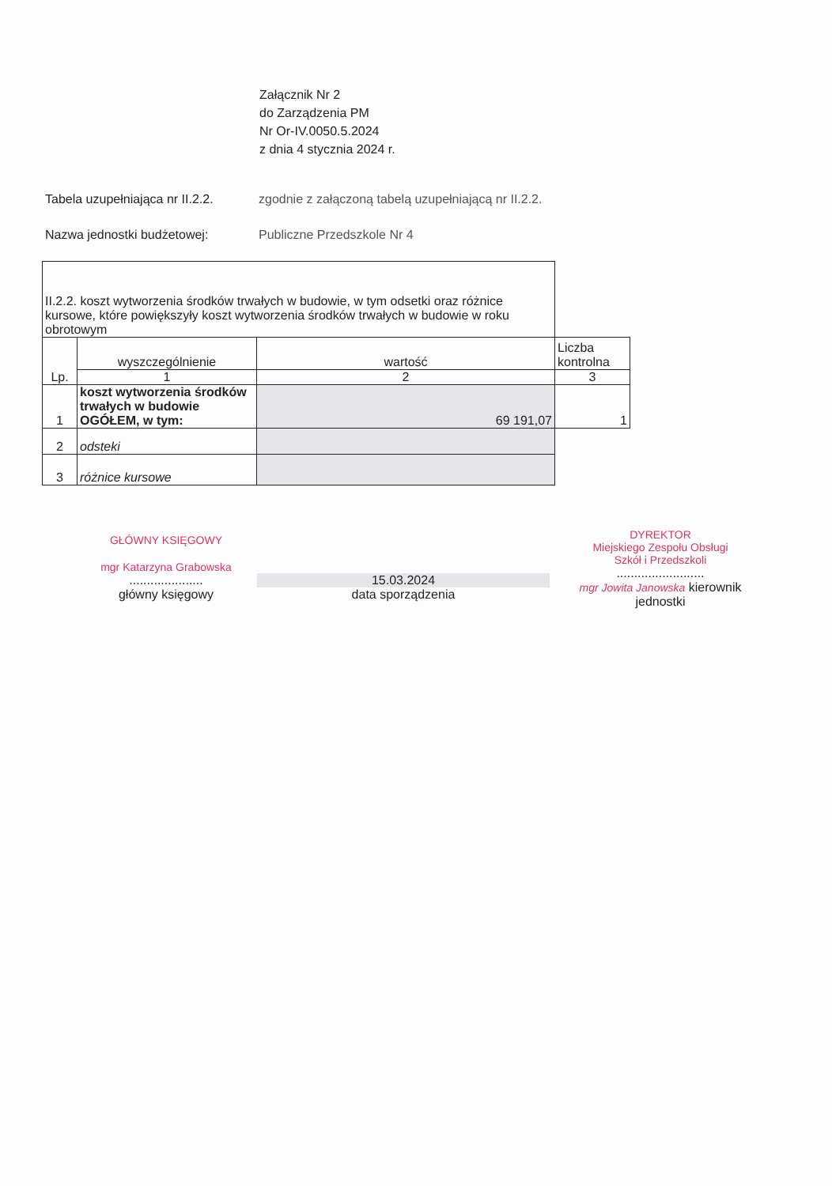Załącznik Nr 2
do Zarządzenia PM
Nr Or-IV.0050.5.2024
z dnia 4 stycznia 2024 r.
Tabela uzupełniająca nr II.2.2.
zgodnie z załączoną tabelą uzupełniającą nr II.2.2.
Nazwa jednostki budżetowej: Publiczne Przedszkole Nr 4
| II.2.2. koszt wytworzenia środków trwałych w budowie, w tym odsetki oraz różnice kursowe, które powiększyły koszt wytworzenia środków trwałych w budowie w roku obrotowym | | | |
| Lp. | wyszczególnienie | wartość | Liczba kontrolna |
| | 1 | 2 | 3 |
| 1 | koszt wytworzenia środków trwałych w budowie OGÓŁEM, w tym: | 69 191,07 | 1 |
| 2 | odsteki | | |
| 3 | różnice kursowe | | |
GŁÓWNY KSIĘGOWY
mgr Katarzyna Grabowska
.....................
główny księgowy
15.03.2024
data sporządzenia
DYREKTOR
Miejskiego Zespołu Obsługi
Szkół i Przedszkoli
.........................
mgr Jowita Janowska kierownik jednostki